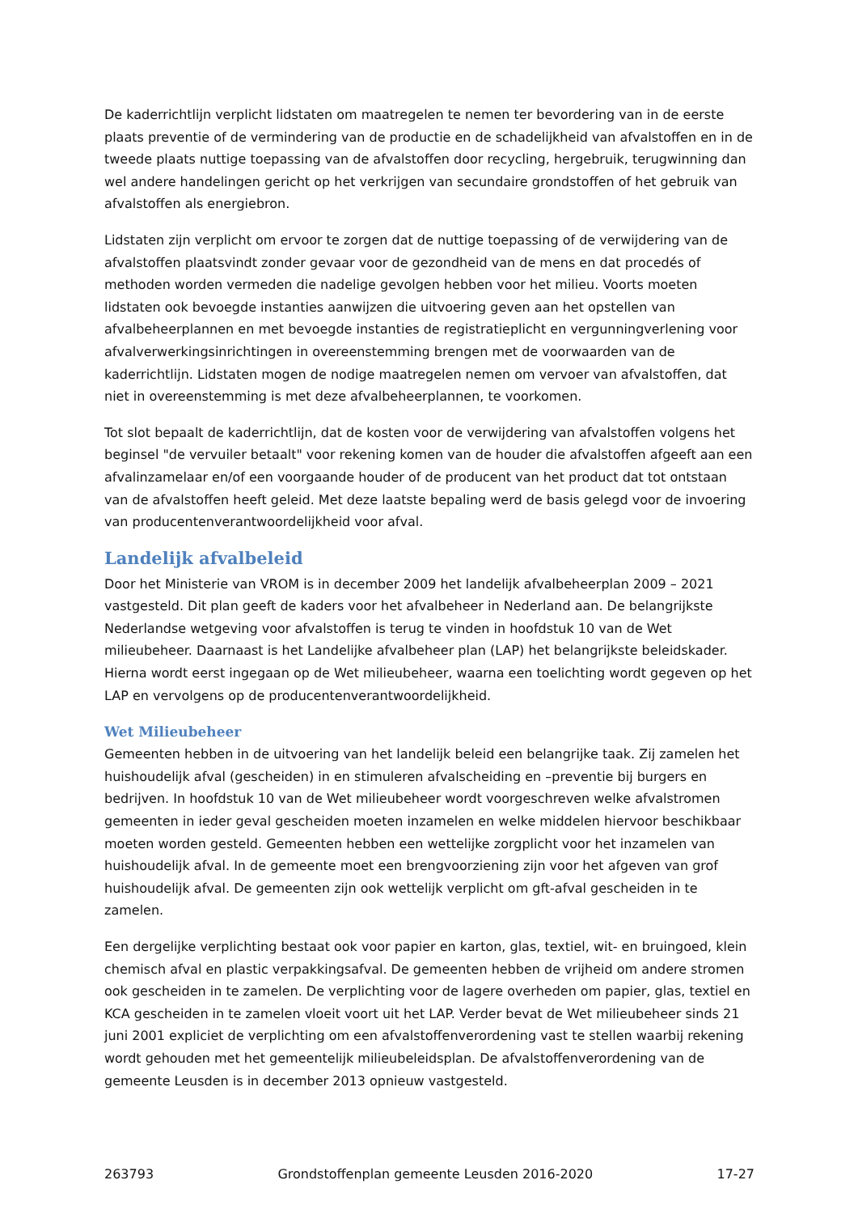De kaderrichtlijn verplicht lidstaten om maatregelen te nemen ter bevordering van in de eerste plaats preventie of de vermindering van de productie en de schadelijkheid van afvalstoffen en in de tweede plaats nuttige toepassing van de afvalstoffen door recycling, hergebruik, terugwinning dan wel andere handelingen gericht op het verkrijgen van secundaire grondstoffen of het gebruik van afvalstoffen als energiebron.
Lidstaten zijn verplicht om ervoor te zorgen dat de nuttige toepassing of de verwijdering van de afvalstoffen plaatsvindt zonder gevaar voor de gezondheid van de mens en dat procedés of methoden worden vermeden die nadelige gevolgen hebben voor het milieu. Voorts moeten lidstaten ook bevoegde instanties aanwijzen die uitvoering geven aan het opstellen van afvalbeheerplannen en met bevoegde instanties de registratieplicht en vergunningverlening voor afvalverwerkingsinrichtingen in overeenstemming brengen met de voorwaarden van de kaderrichtlijn. Lidstaten mogen de nodige maatregelen nemen om vervoer van afvalstoffen, dat niet in overeenstemming is met deze afvalbeheerplannen, te voorkomen.
Tot slot bepaalt de kaderrichtlijn, dat de kosten voor de verwijdering van afvalstoffen volgens het beginsel "de vervuiler betaalt" voor rekening komen van de houder die afvalstoffen afgeeft aan een afvalinzamelaar en/of een voorgaande houder of de producent van het product dat tot ontstaan van de afvalstoffen heeft geleid. Met deze laatste bepaling werd de basis gelegd voor de invoering van producentenverantwoordelijkheid voor afval.
Landelijk afvalbeleid
Door het Ministerie van VROM is in december 2009 het landelijk afvalbeheerplan 2009 – 2021 vastgesteld. Dit plan geeft de kaders voor het afvalbeheer in Nederland aan. De belangrijkste Nederlandse wetgeving voor afvalstoffen is terug te vinden in hoofdstuk 10 van de Wet milieubeheer. Daarnaast is het Landelijke afvalbeheer plan (LAP) het belangrijkste beleidskader. Hierna wordt eerst ingegaan op de Wet milieubeheer, waarna een toelichting wordt gegeven op het LAP en vervolgens op de producentenverantwoordelijkheid.
Wet Milieubeheer
Gemeenten hebben in de uitvoering van het landelijk beleid een belangrijke taak. Zij zamelen het huishoudelijk afval (gescheiden) in en stimuleren afvalscheiding en –preventie bij burgers en bedrijven. In hoofdstuk 10 van de Wet milieubeheer wordt voorgeschreven welke afvalstromen gemeenten in ieder geval gescheiden moeten inzamelen en welke middelen hiervoor beschikbaar moeten worden gesteld. Gemeenten hebben een wettelijke zorgplicht voor het inzamelen van huishoudelijk afval. In de gemeente moet een brengvoorziening zijn voor het afgeven van grof huishoudelijk afval. De gemeenten zijn ook wettelijk verplicht om gft-afval gescheiden in te zamelen.
Een dergelijke verplichting bestaat ook voor papier en karton, glas, textiel, wit- en bruingoed, klein chemisch afval en plastic verpakkingsafval. De gemeenten hebben de vrijheid om andere stromen ook gescheiden in te zamelen. De verplichting voor de lagere overheden om papier, glas, textiel en KCA gescheiden in te zamelen vloeit voort uit het LAP. Verder bevat de Wet milieubeheer sinds 21 juni 2001 expliciet de verplichting om een afvalstoffenverordening vast te stellen waarbij rekening wordt gehouden met het gemeentelijk milieubeleidsplan. De afvalstoffenverordening van de gemeente Leusden is in december 2013 opnieuw vastgesteld.
263793 Grondstoffenplan gemeente Leusden 2016-2020 17-27